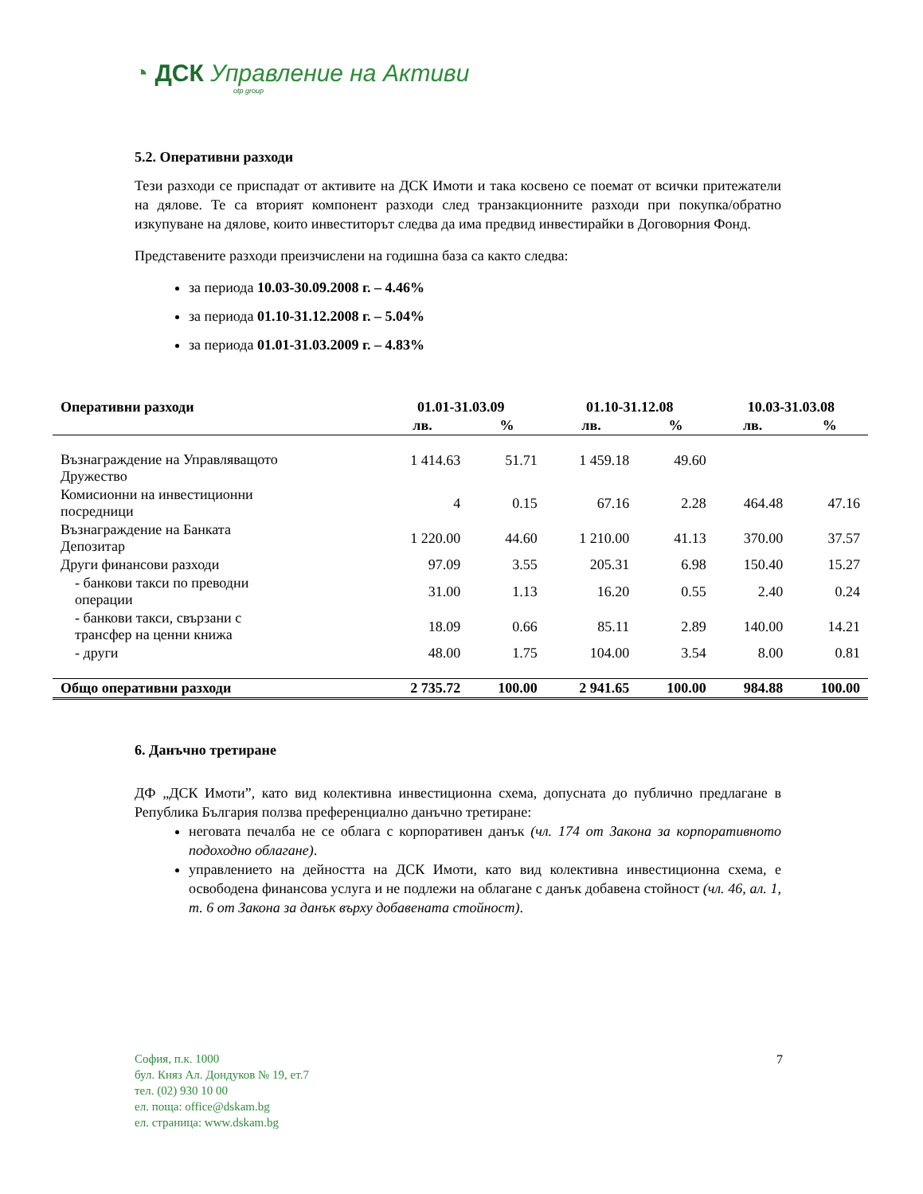◔ ДСК Управление на Активи
otp group
5.2. Оперативни разходи
Тези разходи се приспадат от активите на ДСК Имоти и така косвено се поемат от всички притежатели на дялове. Те са вторият компонент разходи след транзакционните разходи при покупка/обратно изкупуване на дялове, които инвеститорът следва да има предвид инвестирайки в Договорния Фонд.
Представените разходи преизчислени на годишна база са както следва:
за периода 10.03-30.09.2008 г. – 4.46%
за периода 01.10-31.12.2008 г. – 5.04%
за периода 01.01-31.03.2009 г. – 4.83%
| Оперативни разходи | 01.01-31.03.09 | | 01.10-31.12.08 | | 10.03-31.03.08 | |
| --- | --- | --- | --- | --- | --- | --- |
| | лв. | % | лв. | % | лв. | % |
| Възнаграждение на Управляващото Дружество | 1 414.63 | 51.71 | 1 459.18 | 49.60 | | |
| Комисионни на инвестиционни посредници | 4 | 0.15 | 67.16 | 2.28 | 464.48 | 47.16 |
| Възнаграждение на Банката Депозитар | 1 220.00 | 44.60 | 1 210.00 | 41.13 | 370.00 | 37.57 |
| Други финансови разходи | 97.09 | 3.55 | 205.31 | 6.98 | 150.40 | 15.27 |
| - банкови такси по преводни операции | 31.00 | 1.13 | 16.20 | 0.55 | 2.40 | 0.24 |
| - банкови такси, свързани с трансфер на ценни книжа | 18.09 | 0.66 | 85.11 | 2.89 | 140.00 | 14.21 |
| - други | 48.00 | 1.75 | 104.00 | 3.54 | 8.00 | 0.81 |
| Общо оперативни разходи | 2 735.72 | 100.00 | 2 941.65 | 100.00 | 984.88 | 100.00 |
6. Данъчно третиране
ДФ „ДСК Имоти”, като вид колективна инвестиционна схема, допусната до публично предлагане в Република България ползва преференциално данъчно третиране:
неговата печалба не се облага с корпоративен данък (чл. 174 от Закона за корпоративното подоходно облагане).
управлението на дейността на ДСК Имоти, като вид колективна инвестиционна схема, е освободена финансова услуга и не подлежи на облагане с данък добавена стойност (чл. 46, ал. 1, т. 6 от Закона за данък върху добавената стойност).
София, п.к. 1000
бул. Княз Ал. Дондуков № 19, ет.7
тел. (02) 930 10 00
ел. поща: office@dskam.bg
ел. страница: www.dskam.bg
7